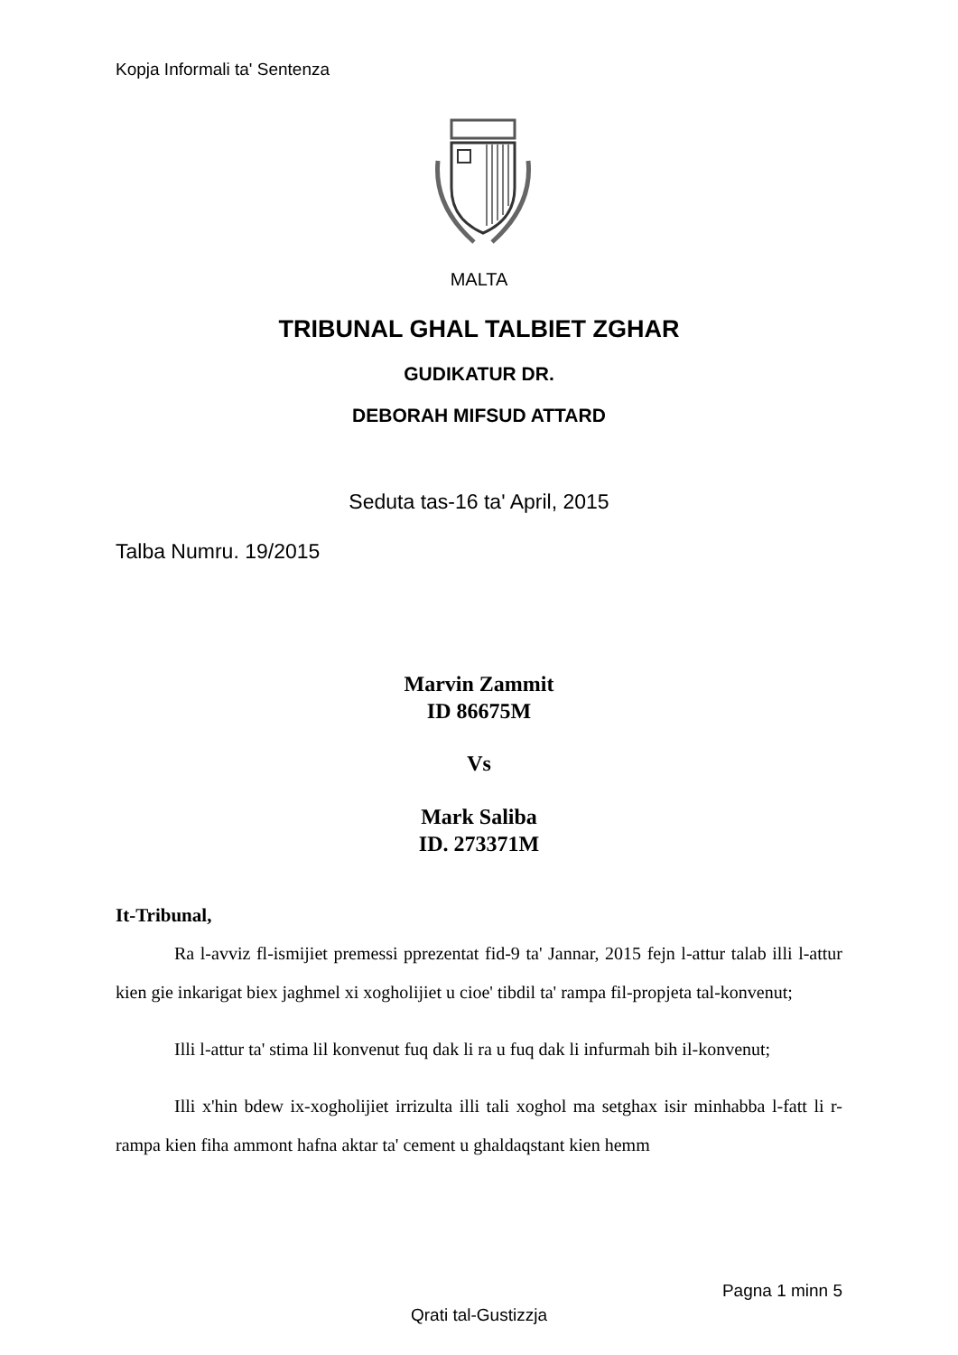Kopja Informali ta' Sentenza
MALTA
TRIBUNAL GHAL TALBIET ZGHAR
GUDIKATUR DR.
DEBORAH MIFSUD ATTARD
Seduta tas-16 ta' April, 2015
Talba Numru. 19/2015
Marvin Zammit
ID 86675M
Vs
Mark Saliba
ID. 273371M
It-Tribunal,
Ra l-avviz fl-ismijiet premessi pprezentat fid-9 ta' Jannar, 2015 fejn l-attur talab illi l-attur kien gie inkarigat biex jaghmel xi xogholijiet u cioe' tibdil ta' rampa fil-propjeta tal-konvenut;
Illi l-attur ta' stima lil konvenut fuq dak li ra u fuq dak li infurmah bih il-konvenut;
Illi x'hin bdew ix-xogholijiet irrizulta illi tali xoghol ma setghax isir minhabba l-fatt li r-rampa kien fiha ammont hafna aktar ta' cement u ghaldaqstant kien hemm
Pagna 1 minn 5
Qrati tal-Gustizzja